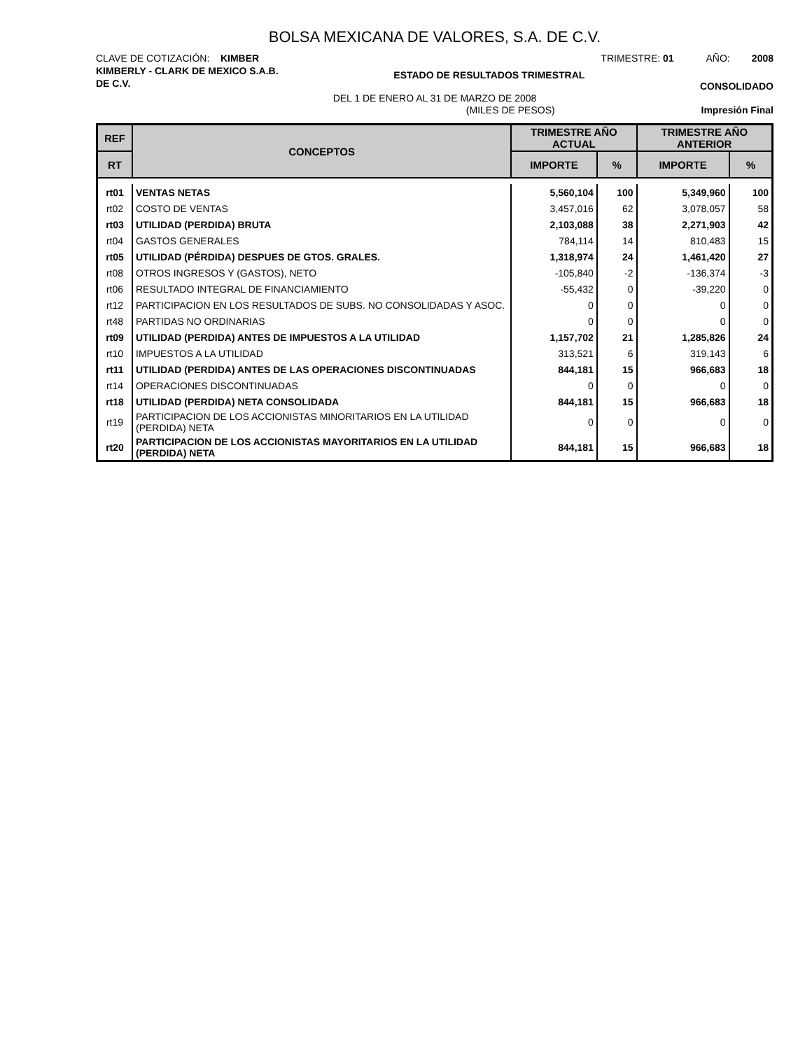BOLSA MEXICANA DE VALORES, S.A. DE C.V.
CLAVE DE COTIZACIÓN: KIMBER TRIMESTRE: 01 AÑO: 2008
KIMBERLY - CLARK DE MEXICO S.A.B.
DE C.V. ESTADO DE RESULTADOS TRIMESTRAL CONSOLIDADO
DEL 1 DE ENERO AL 31 DE MARZO DE 2008
(MILES DE PESOS) Impresión Final
| REF | CONCEPTOS | TRIMESTRE AÑO ACTUAL | | TRIMESTRE AÑO ANTERIOR | |
| --- | --- | --- | --- | --- | --- |
| RT | | IMPORTE | % | IMPORTE | % |
| rt01 | VENTAS NETAS | 5,560,104 | 100 | 5,349,960 | 100 |
| rt02 | COSTO DE VENTAS | 3,457,016 | 62 | 3,078,057 | 58 |
| rt03 | UTILIDAD (PERDIDA) BRUTA | 2,103,088 | 38 | 2,271,903 | 42 |
| rt04 | GASTOS GENERALES | 784,114 | 14 | 810,483 | 15 |
| rt05 | UTILIDAD (PÉRDIDA) DESPUES DE GTOS. GRALES. | 1,318,974 | 24 | 1,461,420 | 27 |
| rt08 | OTROS INGRESOS Y (GASTOS), NETO | -105,840 | -2 | -136,374 | -3 |
| rt06 | RESULTADO INTEGRAL DE FINANCIAMIENTO | -55,432 | 0 | -39,220 | 0 |
| rt12 | PARTICIPACION EN LOS RESULTADOS DE SUBS. NO CONSOLIDADAS Y ASOC. | 0 | 0 | 0 | 0 |
| rt48 | PARTIDAS NO ORDINARIAS | 0 | 0 | 0 | 0 |
| rt09 | UTILIDAD (PERDIDA) ANTES DE IMPUESTOS A LA UTILIDAD | 1,157,702 | 21 | 1,285,826 | 24 |
| rt10 | IMPUESTOS A LA UTILIDAD | 313,521 | 6 | 319,143 | 6 |
| rt11 | UTILIDAD (PERDIDA) ANTES DE LAS OPERACIONES DISCONTINUADAS | 844,181 | 15 | 966,683 | 18 |
| rt14 | OPERACIONES DISCONTINUADAS | 0 | 0 | 0 | 0 |
| rt18 | UTILIDAD (PERDIDA) NETA CONSOLIDADA | 844,181 | 15 | 966,683 | 18 |
| rt19 | PARTICIPACION DE LOS ACCIONISTAS MINORITARIOS EN LA UTILIDAD (PERDIDA) NETA | 0 | 0 | 0 | 0 |
| rt20 | PARTICIPACION DE LOS ACCIONISTAS MAYORITARIOS EN LA UTILIDAD (PERDIDA) NETA | 844,181 | 15 | 966,683 | 18 |